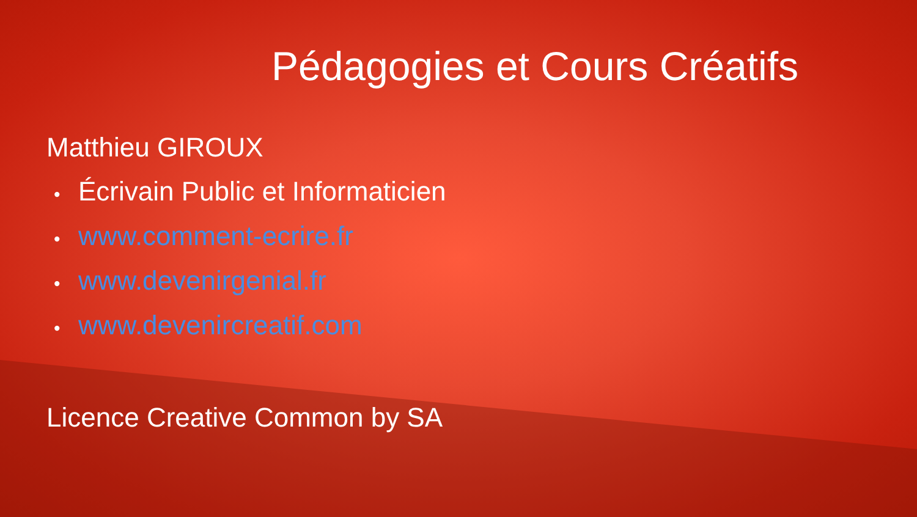Pédagogies et Cours Créatifs
Matthieu GIROUX
• Écrivain Public et Informaticien
• www.comment-ecrire.fr
• www.devenirgenial.fr
• www.devenircreatif.com
Licence Creative Common by SA